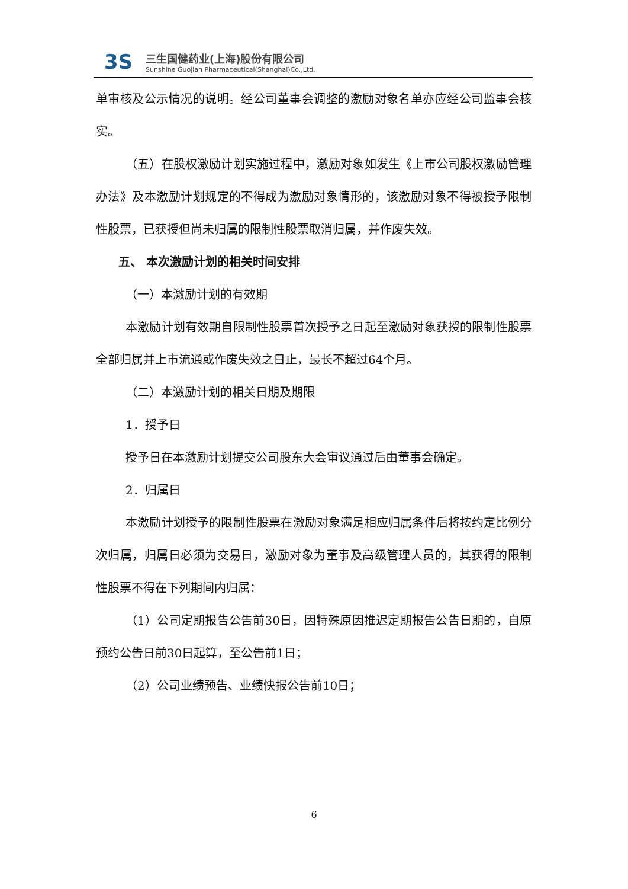3S
三生国健药业(上海)股份有限公司
Sunshine Guojian Pharmaceutical(Shanghai)Co.,Ltd.
单审核及公示情况的说明。经公司董事会调整的激励对象名单亦应经公司监事会核实。
（五）在股权激励计划实施过程中，激励对象如发生《上市公司股权激励管理办法》及本激励计划规定的不得成为激励对象情形的，该激励对象不得被授予限制性股票，已获授但尚未归属的限制性股票取消归属，并作废失效。
五、 本次激励计划的相关时间安排
（一）本激励计划的有效期
本激励计划有效期自限制性股票首次授予之日起至激励对象获授的限制性股票全部归属并上市流通或作废失效之日止，最长不超过64个月。
（二）本激励计划的相关日期及期限
1．授予日
授予日在本激励计划提交公司股东大会审议通过后由董事会确定。
2．归属日
本激励计划授予的限制性股票在激励对象满足相应归属条件后将按约定比例分次归属，归属日必须为交易日，激励对象为董事及高级管理人员的，其获得的限制性股票不得在下列期间内归属：
（1）公司定期报告公告前30日，因特殊原因推迟定期报告公告日期的，自原预约公告日前30日起算，至公告前1日；
（2）公司业绩预告、业绩快报公告前10日；
6